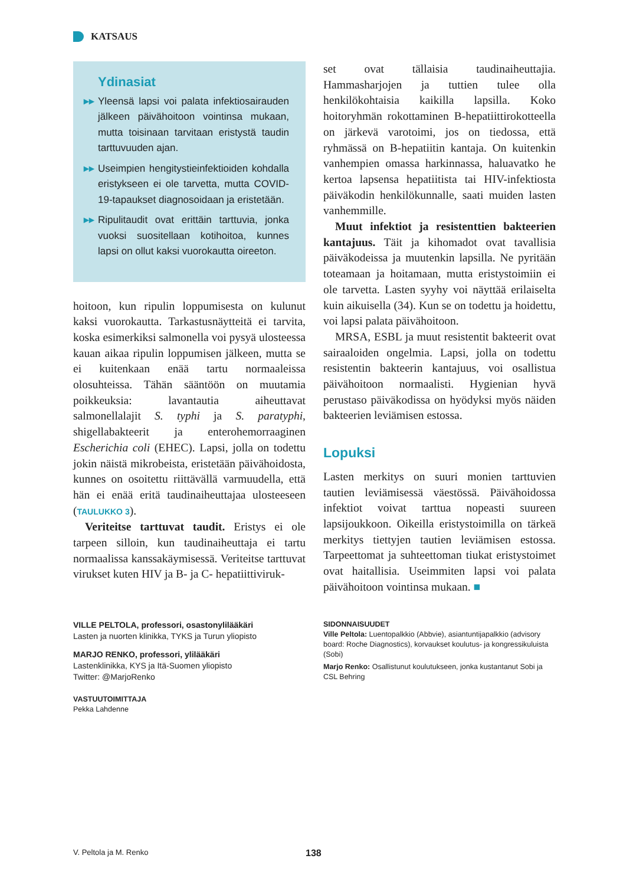KATSAUS
Ydinasiat
▸▸ Yleensä lapsi voi palata infektiosairauden jälkeen päivähoitoon vointinsa mukaan, mutta toisinaan tarvitaan eristystä taudin tarttuvuuden ajan.
▸▸ Useimpien hengitystieinfektioiden kohdalla eristykseen ei ole tarvetta, mutta COVID-19-tapaukset diagnosoidaan ja eristetään.
▸▸ Ripulitaudit ovat erittäin tarttuvia, jonka vuoksi suositellaan kotihoitoa, kunnes lapsi on ollut kaksi vuorokautta oireeton.
hoitoon, kun ripulin loppumisesta on kulunut kaksi vuorokautta. Tarkastusnäytteitä ei tarvita, koska esimerkiksi salmonella voi pysyä ulosteessa kauan aikaa ripulin loppumisen jälkeen, mutta se ei kuitenkaan enää tartu normaaleissa olosuhteissa. Tähän sääntöön on muutamia poikkeuksia: lavantautia aiheuttavat salmonellalajit S. typhi ja S. paratyphi, shigellabakteerit ja enterohemorraaginen Escherichia coli (EHEC). Lapsi, jolla on todettu jokin näistä mikrobeista, eristetään päivähoidosta, kunnes on osoitettu riittävällä varmuudella, että hän ei enää eritä taudinaiheuttajaa ulosteeseen (TAULUKKO 3).
Veriteitse tarttuvat taudit. Eristys ei ole tarpeen silloin, kun taudinaiheuttaja ei tartu normaalissa kanssakäymisessä. Veriteitse tarttuvat virukset kuten HIV ja B- ja C- hepatiittiviruk-
set ovat tällaisia taudinaiheuttajia. Hammasharjojen ja tuttien tulee olla henkilökohtaisia kaikilla lapsilla. Koko hoitoryhmän rokottaminen B-hepatiittirokotteella on järkevä varotoimi, jos on tiedossa, että ryhmässä on B-hepatiitin kantaja. On kuitenkin vanhempien omassa harkinnassa, haluavatko he kertoa lapsensa hepatiitista tai HIV-infektiosta päiväkodin henkilökunnalle, saati muiden lasten vanhemmille.
Muut infektiot ja resistenttien bakteerien kantajuus. Täit ja kihomadot ovat tavallisia päiväkodeissa ja muutenkin lapsilla. Ne pyritään toteamaan ja hoitamaan, mutta eristystoimiin ei ole tarvetta. Lasten syyhy voi näyttää erilaiselta kuin aikuisella (34). Kun se on todettu ja hoidettu, voi lapsi palata päivähoitoon.
MRSA, ESBL ja muut resistentit bakteerit ovat sairaaloiden ongelmia. Lapsi, jolla on todettu resistentin bakteerin kantajuus, voi osallistua päivähoitoon normaalisti. Hygienian hyvä perustaso päiväkodissa on hyödyksi myös näiden bakteerien leviämisen estossa.
Lopuksi
Lasten merkitys on suuri monien tarttuvien tautien leviämisessä väestössä. Päivähoidossa infektiot voivat tarttua nopeasti suureen lapsijoukkoon. Oikeilla eristystoimilla on tärkeä merkitys tiettyjen tautien leviämisen estossa. Tarpeettomat ja suhteettoman tiukat eristystoimet ovat haitallisia. Useimmiten lapsi voi palata päivähoitoon vointinsa mukaan. ■
VILLE PELTOLA, professori, osastonylilääkäri
Lasten ja nuorten klinikka, TYKS ja Turun yliopisto
MARJO RENKO, professori, ylilääkäri
Lastenklinikka, KYS ja Itä-Suomen yliopisto
Twitter: @MarjoRenko
VASTUUTOIMITTAJA
Pekka Lahdenne
SIDONNAISUUDET
Ville Peltola: Luentopalkkio (Abbvie), asiantuntijapalkkio (advisory board: Roche Diagnostics), korvaukset koulutus- ja kongressikuluista (Sobi)
Marjo Renko: Osallistunut koulutukseen, jonka kustantanut Sobi ja CSL Behring
V. Peltola ja M. Renko 138